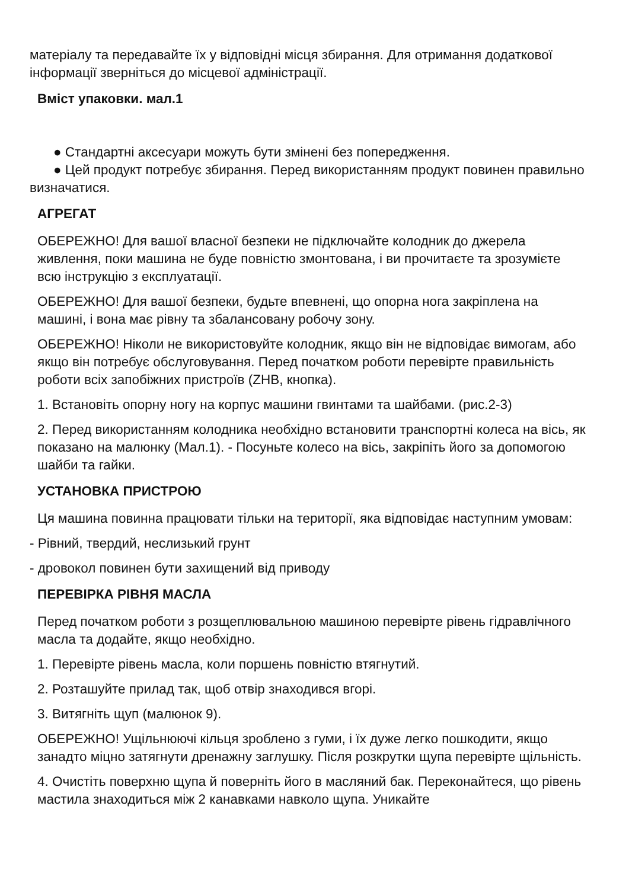матеріалу та передавайте їх у відповідні місця збирання. Для отримання додаткової інформації зверніться до місцевої адміністрації.
Вміст упаковки. мал.1
● Стандартні аксесуари можуть бути змінені без попередження.
● Цей продукт потребує збирання. Перед використанням продукт повинен правильно визначатися.
АГРЕГАТ
ОБЕРЕЖНО! Для вашої власної безпеки не підключайте колодник до джерела живлення, поки машина не буде повністю змонтована, і ви прочитаєте та зрозумієте всю інструкцію з експлуатації.
ОБЕРЕЖНО! Для вашої безпеки, будьте впевнені, що опорна нога закріплена на машині, і вона має рівну та збалансовану робочу зону.
ОБЕРЕЖНО! Ніколи не використовуйте колодник, якщо він не відповідає вимогам, або якщо він потребує обслуговування. Перед початком роботи перевірте правильність роботи всіх запобіжних пристроїв (ZHB, кнопка).
1. Встановіть опорну ногу на корпус машини гвинтами та шайбами. (рис.2-3)
2. Перед використанням колодника необхідно встановити транспортні колеса на вісь, як показано на малюнку (Мал.1). - Посуньте колесо на вісь, закріпіть його за допомогою шайби та гайки.
УСТАНОВКА ПРИСТРОЮ
Ця машина повинна працювати тільки на території, яка відповідає наступним умовам:
- Рівний, твердий, неслизький грунт
- дровокол повинен бути захищений від приводу
ПЕРЕВІРКА РІВНЯ МАСЛА
Перед початком роботи з розщеплювальною машиною перевірте рівень гідравлічного масла та додайте, якщо необхідно.
1. Перевірте рівень масла, коли поршень повністю втягнутий.
2. Розташуйте прилад так, щоб отвір знаходився вгорі.
3. Витягніть щуп (малюнок 9).
ОБЕРЕЖНО! Ущільнюючі кільця зроблено з гуми, і їх дуже легко пошкодити, якщо занадто міцно затягнути дренажну заглушку. Після розкрутки щупа перевірте щільність.
4. Очистіть поверхню щупа й поверніть його в масляний бак. Переконайтеся, що рівень мастила знаходиться між 2 канавками навколо щупа. Уникайте